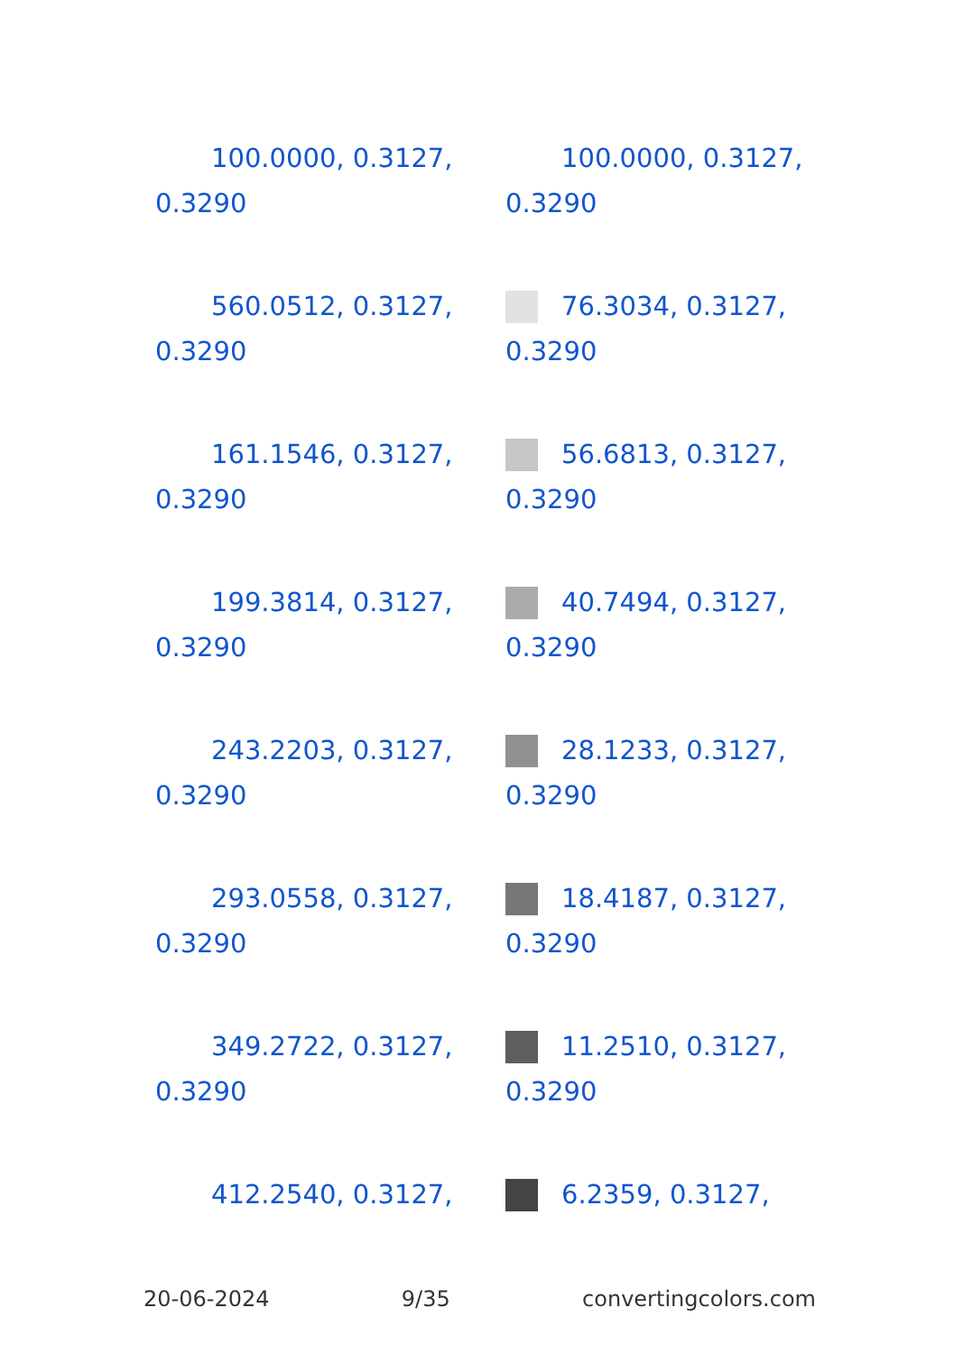100.0000, 0.3127, 0.3290
100.0000, 0.3127, 0.3290
560.0512, 0.3127, 0.3290
76.3034, 0.3127, 0.3290
161.1546, 0.3127, 0.3290
56.6813, 0.3127, 0.3290
199.3814, 0.3127, 0.3290
40.7494, 0.3127, 0.3290
243.2203, 0.3127, 0.3290
28.1233, 0.3127, 0.3290
293.0558, 0.3127, 0.3290
18.4187, 0.3127, 0.3290
349.2722, 0.3127, 0.3290
11.2510, 0.3127, 0.3290
412.2540, 0.3127,
6.2359, 0.3127,
20-06-2024 9/35 convertingcolors.com